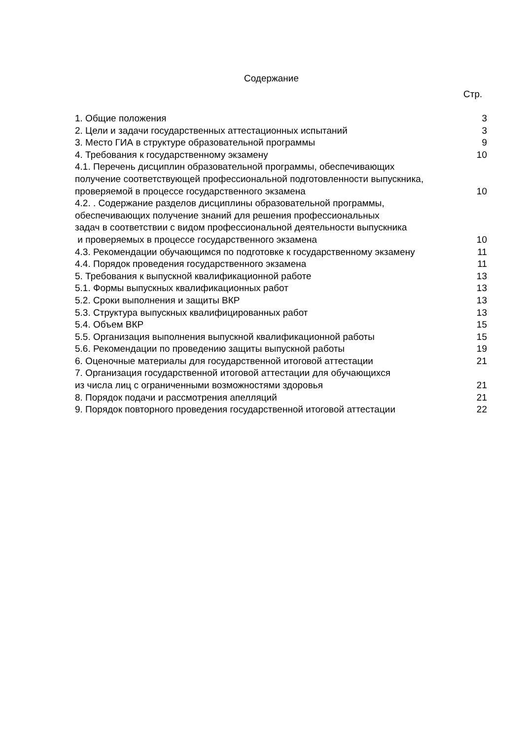Содержание
Стр.
| 1. Общие положения | 3 |
| 2. Цели и задачи государственных аттестационных испытаний | 3 |
| 3. Место ГИА в структуре образовательной программы | 9 |
| 4. Требования к государственному экзамену | 10 |
| 4.1. Перечень дисциплин образовательной программы, обеспечивающих получение соответствующей профессиональной подготовленности выпускника, проверяемой в процессе государственного экзамена | 10 |
| 4.2. . Содержание разделов дисциплины образовательной программы, обеспечивающих получение знаний для решения профессиональных задач в соответствии с видом профессиональной деятельности выпускника и проверяемых в процессе государственного экзамена | 10 |
| 4.3. Рекомендации обучающимся по подготовке к государственному экзамену | 11 |
| 4.4. Порядок проведения государственного экзамена | 11 |
| 5. Требования к выпускной квалификационной работе | 13 |
| 5.1. Формы выпускных квалификационных работ | 13 |
| 5.2. Сроки выполнения и защиты ВКР | 13 |
| 5.3. Структура выпускных квалифицированных работ | 13 |
| 5.4. Объем ВКР | 15 |
| 5.5. Организация выполнения выпускной квалификационной работы | 15 |
| 5.6. Рекомендации по проведению защиты выпускной работы | 19 |
| 6. Оценочные материалы для государственной итоговой аттестации | 21 |
| 7. Организация государственной итоговой аттестации для обучающихся из числа лиц с ограниченными возможностями здоровья | 21 |
| 8. Порядок подачи и рассмотрения апелляций | 21 |
| 9. Порядок повторного проведения государственной итоговой аттестации | 22 |